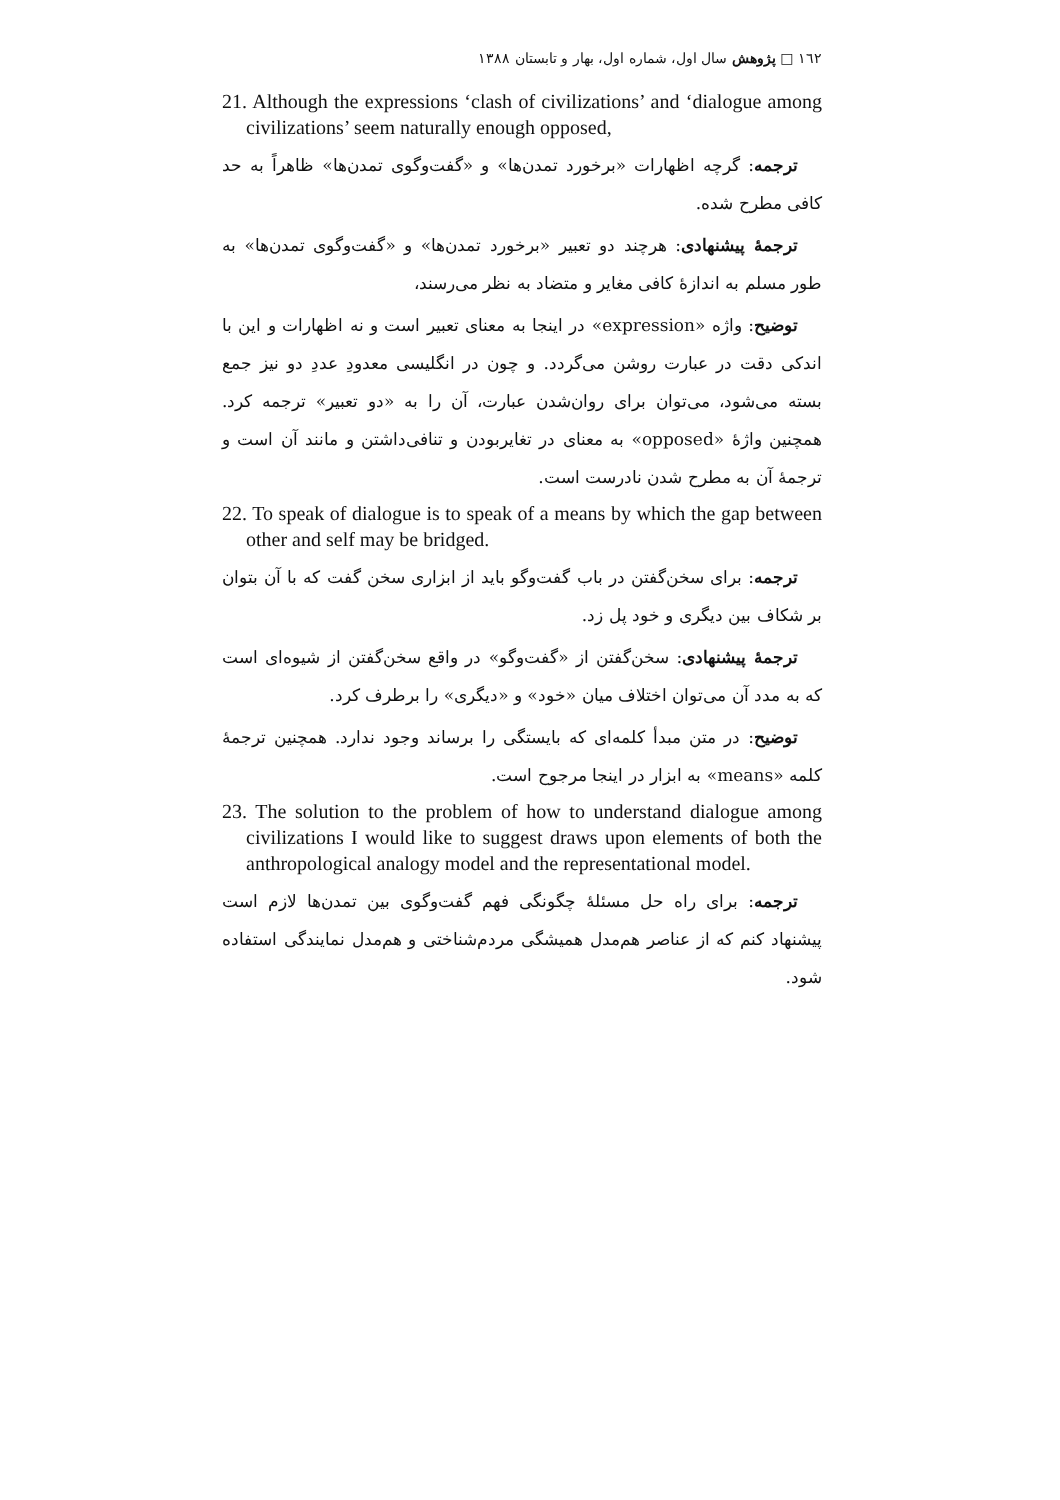١٦٢ □ پژوهش سال اول، شماره اول، بهار و تابستان ١٣٨٨
21. Although the expressions ‘clash of civilizations’ and ‘dialogue among civilizations’ seem naturally enough opposed,
ترجمه: گرچه اظهارات «برخورد تمدن‌ها» و «گفت‌وگوی تمدن‌ها» ظاهراً به حد کافی مطرح شده.
ترجمهٔ پیشنهادی: هرچند دو تعبیر «برخورد تمدن‌ها» و «گفت‌وگوی تمدن‌ها» به طور مسلم به اندازهٔ کافی مغایر و متضاد به نظر می‌رسند،
توضیح: واژه «expression» در اینجا به معنای تعبیر است و نه اظهارات و این با اندکی دقت در عبارت روشن می‌گردد. و چون در انگلیسی معدودِ عددِ دو نیز جمع بسته می‌شود، می‌توان برای روان‌شدن عبارت، آن را به «دو تعبیر» ترجمه کرد. همچنین واژهٔ «opposed» به معنای در تغایربودن و تنافی‌داشتن و مانند آن است و ترجمهٔ آن به مطرح شدن نادرست است.
22. To speak of dialogue is to speak of a means by which the gap between other and self may be bridged.
ترجمه: برای سخن‌گفتن در باب گفت‌وگو باید از ابزاری سخن گفت که با آن بتوان بر شکاف بین دیگری و خود پل زد.
ترجمهٔ پیشنهادی: سخن‌گفتن از «گفت‌وگو» در واقع سخن‌گفتن از شیوه‌ای است که به مدد آن می‌توان اختلاف میان «خود» و «دیگری» را برطرف کرد.
توضیح: در متن مبدأ کلمه‌ای که بایستگی را برساند وجود ندارد. همچنین ترجمهٔ کلمه «means» به ابزار در اینجا مرجوح است.
23. The solution to the problem of how to understand dialogue among civilizations I would like to suggest draws upon elements of both the anthropological analogy model and the representational model.
ترجمه: برای راه حل مسئلهٔ چگونگی فهم گفت‌وگوی بین تمدن‌ها لازم است پیشنهاد کنم که از عناصر هم‌مدل همیشگی مردم‌شناختی و هم‌مدل نمایندگی استفاده شود.